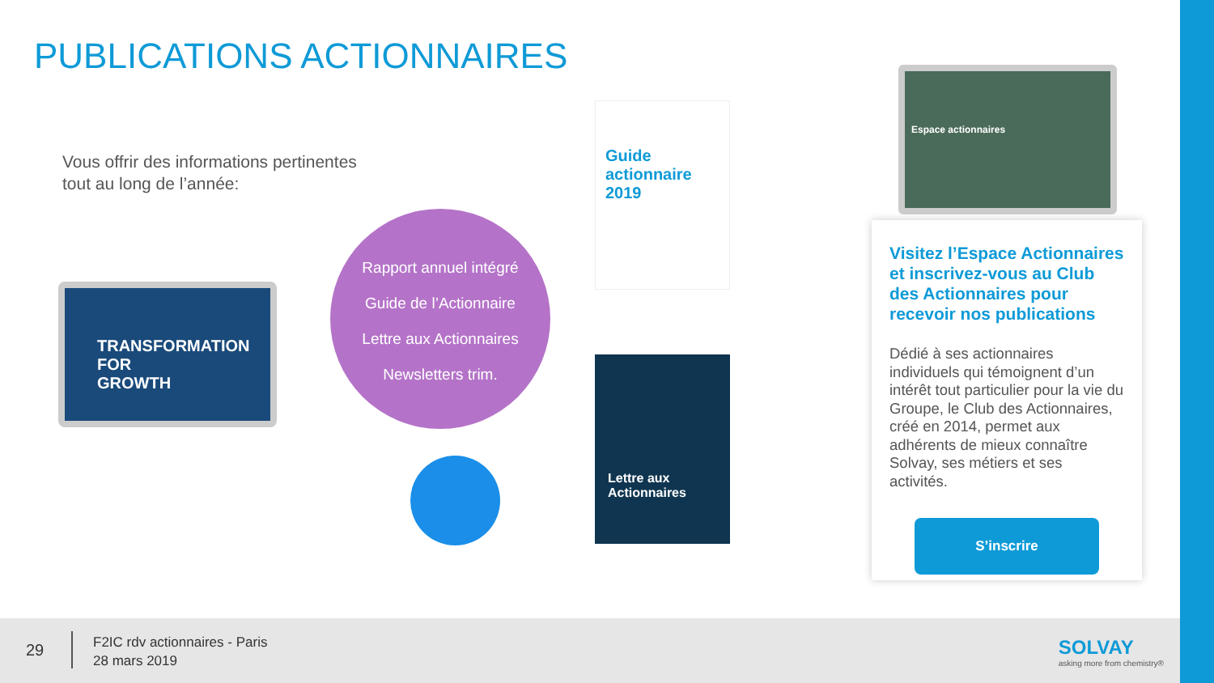PUBLICATIONS ACTIONNAIRES
Vous offrir des informations pertinentes
tout au long de l’année:
TRANSFORMATION
FOR
GROWTH
Rapport annuel intégré
Guide de l’Actionnaire
Lettre aux Actionnaires
Newsletters trim.
Guide
actionnaire
2019
Lettre aux
Actionnaires
Espace actionnaires
Visitez l’Espace Actionnaires et inscrivez-vous au Club des Actionnaires pour recevoir nos publications
Dédié à ses actionnaires individuels qui témoignent d’un intérêt tout particulier pour la vie du Groupe, le Club des Actionnaires, créé en 2014, permet aux adhérents de mieux connaître Solvay, ses métiers et ses activités.
S’inscrire
29
F2IC rdv actionnaires - Paris
28 mars 2019
SOLVAY
asking more from chemistry®